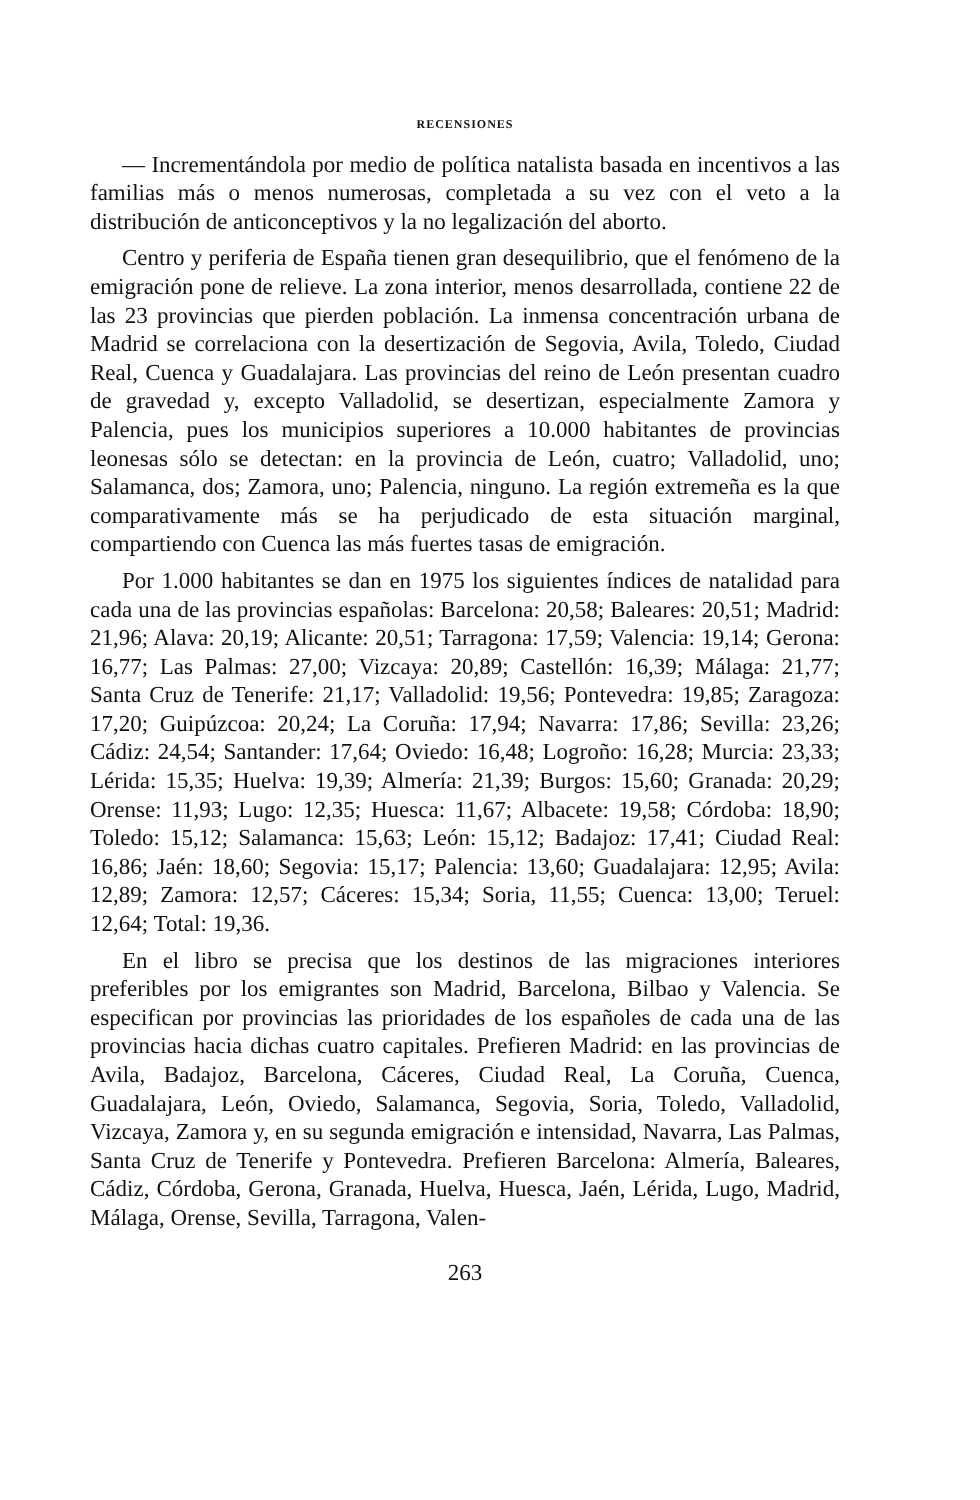RECENSIONES
— Incrementándola por medio de política natalista basada en incentivos a las familias más o menos numerosas, completada a su vez con el veto a la distribución de anticonceptivos y la no legalización del aborto.
Centro y periferia de España tienen gran desequilibrio, que el fenómeno de la emigración pone de relieve. La zona interior, menos desarrollada, contiene 22 de las 23 provincias que pierden población. La inmensa concentración urbana de Madrid se correlaciona con la desertización de Segovia, Avila, Toledo, Ciudad Real, Cuenca y Guadalajara. Las provincias del reino de León presentan cuadro de gravedad y, excepto Valladolid, se desertizan, especialmente Zamora y Palencia, pues los municipios superiores a 10.000 habitantes de provincias leonesas sólo se detectan: en la provincia de León, cuatro; Valladolid, uno; Salamanca, dos; Zamora, uno; Palencia, ninguno. La región extremeña es la que comparativamente más se ha perjudicado de esta situación marginal, compartiendo con Cuenca las más fuertes tasas de emigración.
Por 1.000 habitantes se dan en 1975 los siguientes índices de natalidad para cada una de las provincias españolas: Barcelona: 20,58; Baleares: 20,51; Madrid: 21,96; Alava: 20,19; Alicante: 20,51; Tarragona: 17,59; Valencia: 19,14; Gerona: 16,77; Las Palmas: 27,00; Vizcaya: 20,89; Castellón: 16,39; Málaga: 21,77; Santa Cruz de Tenerife: 21,17; Valladolid: 19,56; Pontevedra: 19,85; Zaragoza: 17,20; Guipúzcoa: 20,24; La Coruña: 17,94; Navarra: 17,86; Sevilla: 23,26; Cádiz: 24,54; Santander: 17,64; Oviedo: 16,48; Logroño: 16,28; Murcia: 23,33; Lérida: 15,35; Huelva: 19,39; Almería: 21,39; Burgos: 15,60; Granada: 20,29; Orense: 11,93; Lugo: 12,35; Huesca: 11,67; Albacete: 19,58; Córdoba: 18,90; Toledo: 15,12; Salamanca: 15,63; León: 15,12; Badajoz: 17,41; Ciudad Real: 16,86; Jaén: 18,60; Segovia: 15,17; Palencia: 13,60; Guadalajara: 12,95; Avila: 12,89; Zamora: 12,57; Cáceres: 15,34; Soria, 11,55; Cuenca: 13,00; Teruel: 12,64; Total: 19,36.
En el libro se precisa que los destinos de las migraciones interiores preferibles por los emigrantes son Madrid, Barcelona, Bilbao y Valencia. Se especifican por provincias las prioridades de los españoles de cada una de las provincias hacia dichas cuatro capitales. Prefieren Madrid: en las provincias de Avila, Badajoz, Barcelona, Cáceres, Ciudad Real, La Coruña, Cuenca, Guadalajara, León, Oviedo, Salamanca, Segovia, Soria, Toledo, Valladolid, Vizcaya, Zamora y, en su segunda emigración e intensidad, Navarra, Las Palmas, Santa Cruz de Tenerife y Pontevedra. Prefieren Barcelona: Almería, Baleares, Cádiz, Córdoba, Gerona, Granada, Huelva, Huesca, Jaén, Lérida, Lugo, Madrid, Málaga, Orense, Sevilla, Tarragona, Valen-
263